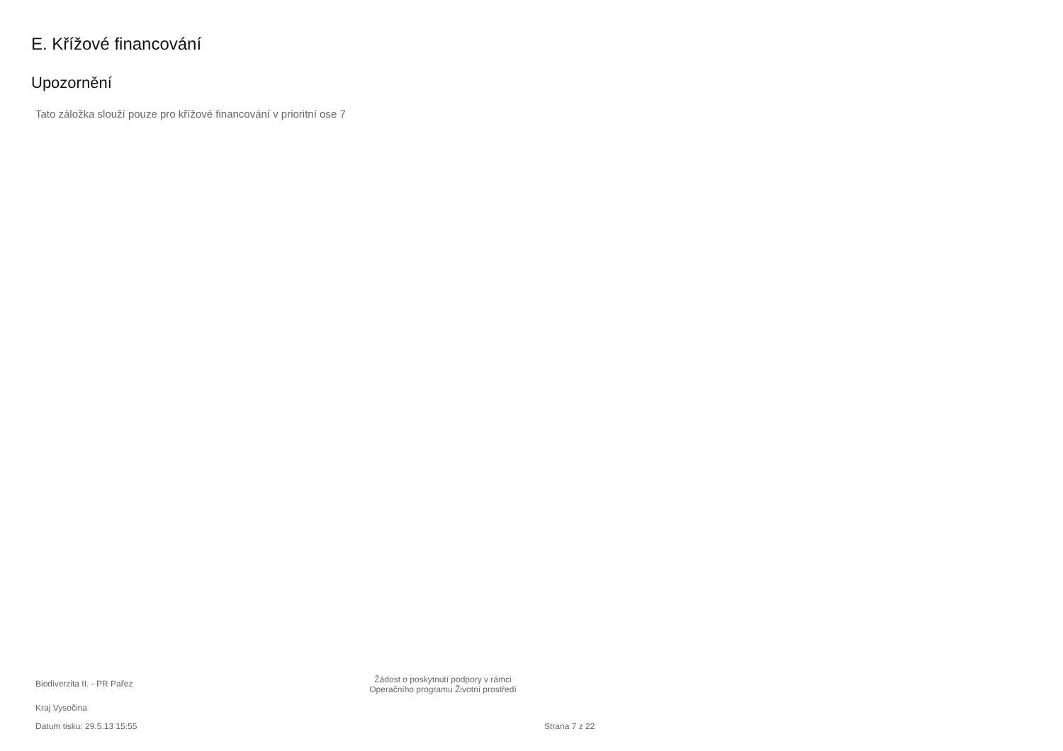E. Křížové financování
Upozornění
Tato záložka slouží pouze pro křížové financování v prioritní ose 7
Biodiverzita II. - PR Pařez
Žádost o poskytnutí podpory v rámci
Operačního programu Životní prostředí
Kraj Vysočina
Datum tisku: 29.5.13 15:55 Strana 7 z 22